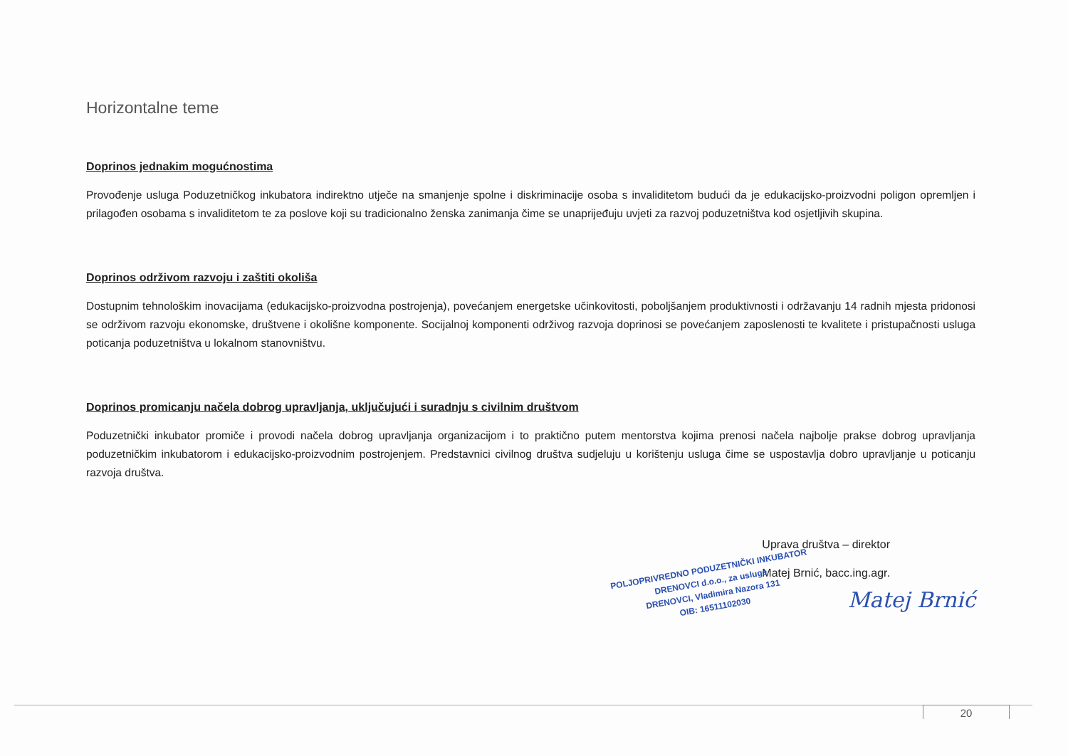Horizontalne teme
Doprinos jednakim mogućnostima
Provođenje usluga Poduzetničkog inkubatora indirektno utječe na smanjenje spolne i diskriminacije osoba s invaliditetom budući da je edukacijsko-proizvodni poligon opremljen i prilagođen osobama s invaliditetom te za poslove koji su tradicionalno ženska zanimanja čime se unaprijeđuju uvjeti za razvoj poduzetništva kod osjetljivih skupina.
Doprinos održivom razvoju i zaštiti okoliša
Dostupnim tehnološkim inovacijama (edukacijsko-proizvodna postrojenja), povećanjem energetske učinkovitosti, poboljšanjem produktivnosti i održavanju 14 radnih mjesta pridonosi se održivom razvoju ekonomske, društvene i okolišne komponente. Socijalnoj komponenti održivog razvoja doprinosi se povećanjem zaposlenosti te kvalitete i pristupačnosti usluga poticanja poduzetništva u lokalnom stanovništvu.
Doprinos promicanju načela dobrog upravljanja, uključujući i suradnju s civilnim društvom
Poduzetnički inkubator promiče i provodi načela dobrog upravljanja organizacijom i to praktično putem mentorstva kojima prenosi načela najbolje prakse dobrog upravljanja poduzetničkim inkubatorom i edukacijsko-proizvodnim postrojenjem. Predstavnici civilnog društva sudjeluju u korištenju usluga čime se uspostavlja dobro upravljanje u poticanju razvoja društva.
Uprava društva – direktor
Matej Brnić, bacc.ing.agr.
Matej Brnić
POLJOPRIVREDNO PODUZETNIČKI INKUBATOR
DRENOVCI d.o.o., za usluge
DRENOVCI, Vladimira Nazora 131
OIB: 16511102030
20